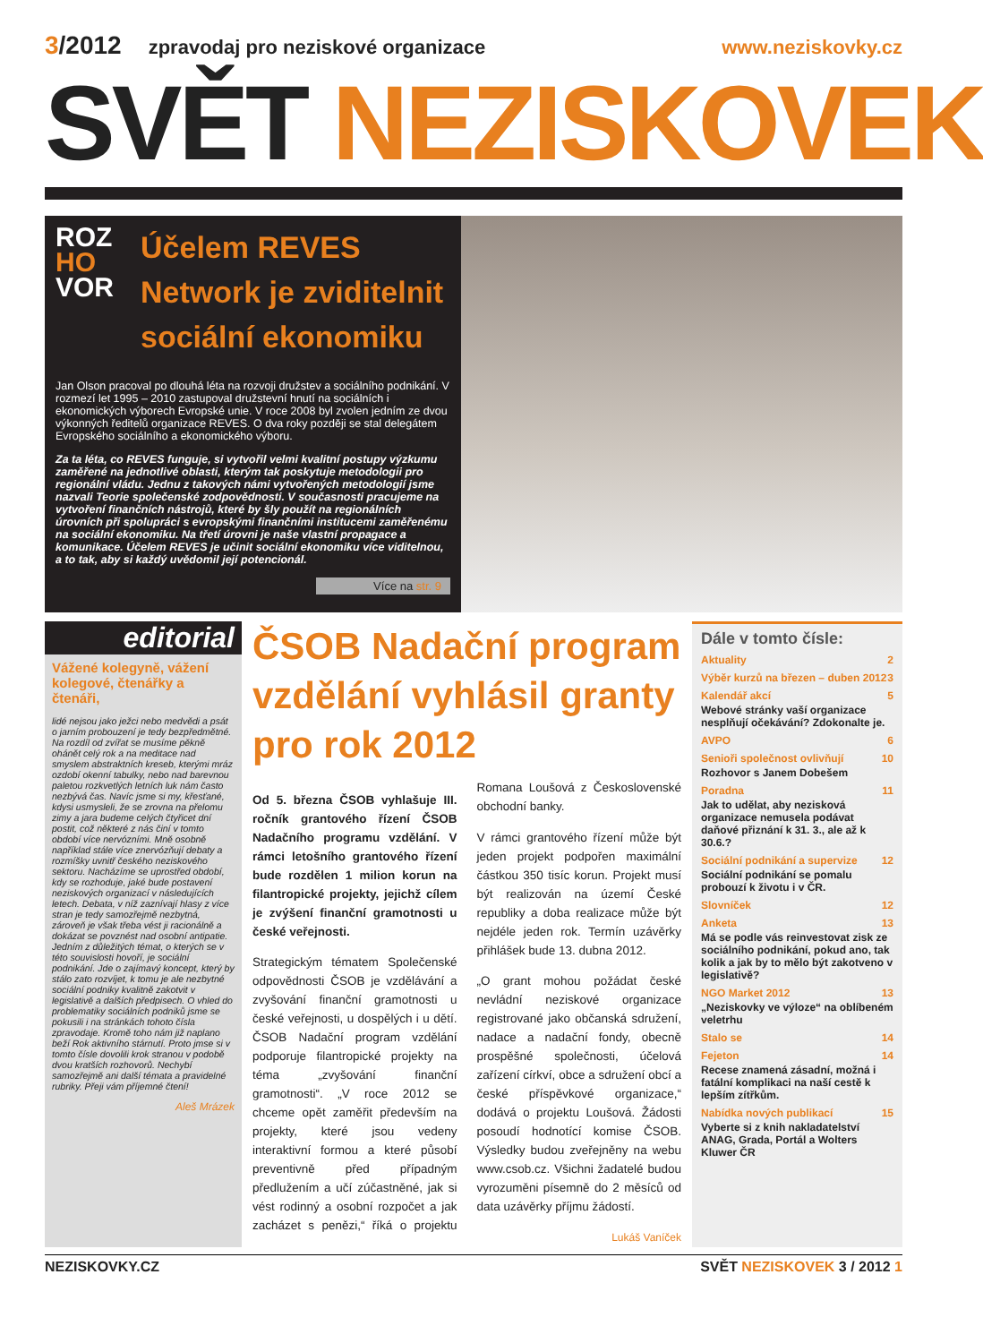3/2012 zpravodaj pro neziskové organizace www.neziskovky.cz
SVĚT NEZISKOVEK
ROZ
HO
VOR
Účelem REVES Network je zviditelnit sociální ekonomiku
Jan Olson pracoval po dlouhá léta na rozvoji družstev a sociálního podnikání. V rozmezí let 1995 – 2010 zastupoval družstevní hnutí na sociálních i ekonomických výborech Evropské unie. V roce 2008 byl zvolen jedním ze dvou výkonných ředitelů organizace REVES. O dva roky později se stal delegátem Evropského sociálního a ekonomického výboru.
Za ta léta, co REVES funguje, si vytvořil velmi kvalitní postupy výzkumu zaměřené na jednotlivé oblasti, kterým tak poskytuje metodologii pro regionální vládu. Jednu z takových námi vytvořených metodologií jsme nazvali Teorie společenské zodpovědnosti. V současnosti pracujeme na vytvoření finančních nástrojů, které by šly použít na regionálních úrovních při spolupráci s evropskými finančními institucemi zaměřenému na sociální ekonomiku. Na třetí úrovni je naše vlastní propagace a komunikace. Účelem REVES je učinit sociální ekonomiku více viditelnou, a to tak, aby si každý uvědomil její potencionál.
Více na str. 9
editorial
Vážené kolegyně, vážení kolegové, čtenářky a čtenáři,
lidé nejsou jako ježci nebo medvědi a psát o jarním probouzení je tedy bezpředmětné. Na rozdíl od zvířat se musíme pěkně ohánět celý rok a na meditace nad smyslem abstraktních kreseb, kterými mráz ozdobí okenní tabulky, nebo nad barevnou paletou rozkvetlých letních luk nám často nezbývá čas. Navíc jsme si my, křesťané, kdysi usmysleli, že se zrovna na přelomu zimy a jara budeme celých čtyřicet dní postit, což některé z nás činí v tomto období více nervózními. Mně osobně například stále více znervózňují debaty a rozmíšky uvnitř českého neziskového sektoru. Nacházíme se uprostřed období, kdy se rozhoduje, jaké bude postavení neziskových organizací v následujících letech. Debata, v níž zaznívají hlasy z více stran je tedy samozřejmě nezbytná, zároveň je však třeba vést ji racionálně a dokázat se povznést nad osobní antipatie. Jedním z důležitých témat, o kterých se v této souvislosti hovoří, je sociální podnikání. Jde o zajímavý koncept, který by stálo zato rozvíjet, k tomu je ale nezbytné sociální podniky kvalitně zakotvit v legislativě a dalších předpisech. O vhled do problematiky sociálních podniků jsme se pokusili i na stránkách tohoto čísla zpravodaje. Kromě toho nám již naplano beží Rok aktivního stárnutí. Proto jmse si v tomto čísle dovolili krok stranou v podobě dvou kratších rozhovorů. Nechybí samozřejmě ani další témata a pravidelné rubriky. Přeji vám příjemné čtení!
Aleš Mrázek
ČSOB Nadační program vzdělání vyhlásil granty pro rok 2012
Od 5. března ČSOB vyhlašuje III. ročník grantového řízení ČSOB Nadačního programu vzdělání. V rámci letošního grantového řízení bude rozdělen 1 milion korun na filantropické projekty, jejichž cílem je zvýšení finanční gramotnosti u české veřejnosti.
Strategickým tématem Společenské odpovědnosti ČSOB je vzdělávání a zvyšování finanční gramotnosti u české veřejnosti, u dospělých i u dětí. ČSOB Nadační program vzdělání podporuje filantropické projekty na téma „zvyšování finanční gramotnosti“. „V roce 2012 se chceme opět zaměřit především na projekty, které jsou vedeny interaktivní formou a které působí preventivně před případným předlužením a učí zúčastněné, jak si vést rodinný a osobní rozpočet a jak zacházet s penězi,“ říká o projektu Romana Loušová z Československé obchodní banky.
V rámci grantového řízení může být jeden projekt podpořen maximální částkou 350 tisíc korun. Projekt musí být realizován na území České republiky a doba realizace může být nejdéle jeden rok. Termín uzávěrky přihlášek bude 13. dubna 2012.
„O grant mohou požádat české nevládní neziskové organizace registrované jako občanská sdružení, nadace a nadační fondy, obecně prospěšné společnosti, účelová zařízení církví, obce a sdružení obcí a české příspěvkové organizace,“ dodává o projektu Loušová. Žádosti posoudí hodnotící komise ČSOB. Výsledky budou zveřejněny na webu www.csob.cz. Všichni žadatelé budou vyrozuměni písemně do 2 měsíců od data uzávěrky příjmu žádostí.
Lukáš Vaníček
Dále v tomto čísle:
Aktuality 2
Výběr kurzů na březen – duben 2012 3
Kalendář akcí 5
Webové stránky vaší organizace nesplňují očekávání? Zdokonalte je.
AVPO 6
Senioři společnost ovlivňují 10
Rozhovor s Janem Dobešem
Poradna 11
Jak to udělat, aby nezisková organizace nemusela podávat daňové přiznání k 31. 3., ale až k 30.6.?
Sociální podnikání a supervize 12
Sociální podnikání se pomalu probouzí k životu i v ČR.
Slovníček 12
Anketa 13
Má se podle vás reinvestovat zisk ze sociálního podnikání, pokud ano, tak kolik a jak by to mělo být zakotveno v legislativě?
NGO Market 2012 13
„Neziskovky ve výloze“ na oblíbeném veletrhu
Stalo se 14
Fejeton 14
Recese znamená zásadní, možná i fatální komplikaci na naší cestě k lepším zítřkům.
Nabídka nových publikací 15
Vyberte si z knih nakladatelství ANAG, Grada, Portál a Wolters Kluwer ČR
NEZISKOVKY.CZ SVĚT NEZISKOVEK 3 / 2012 1